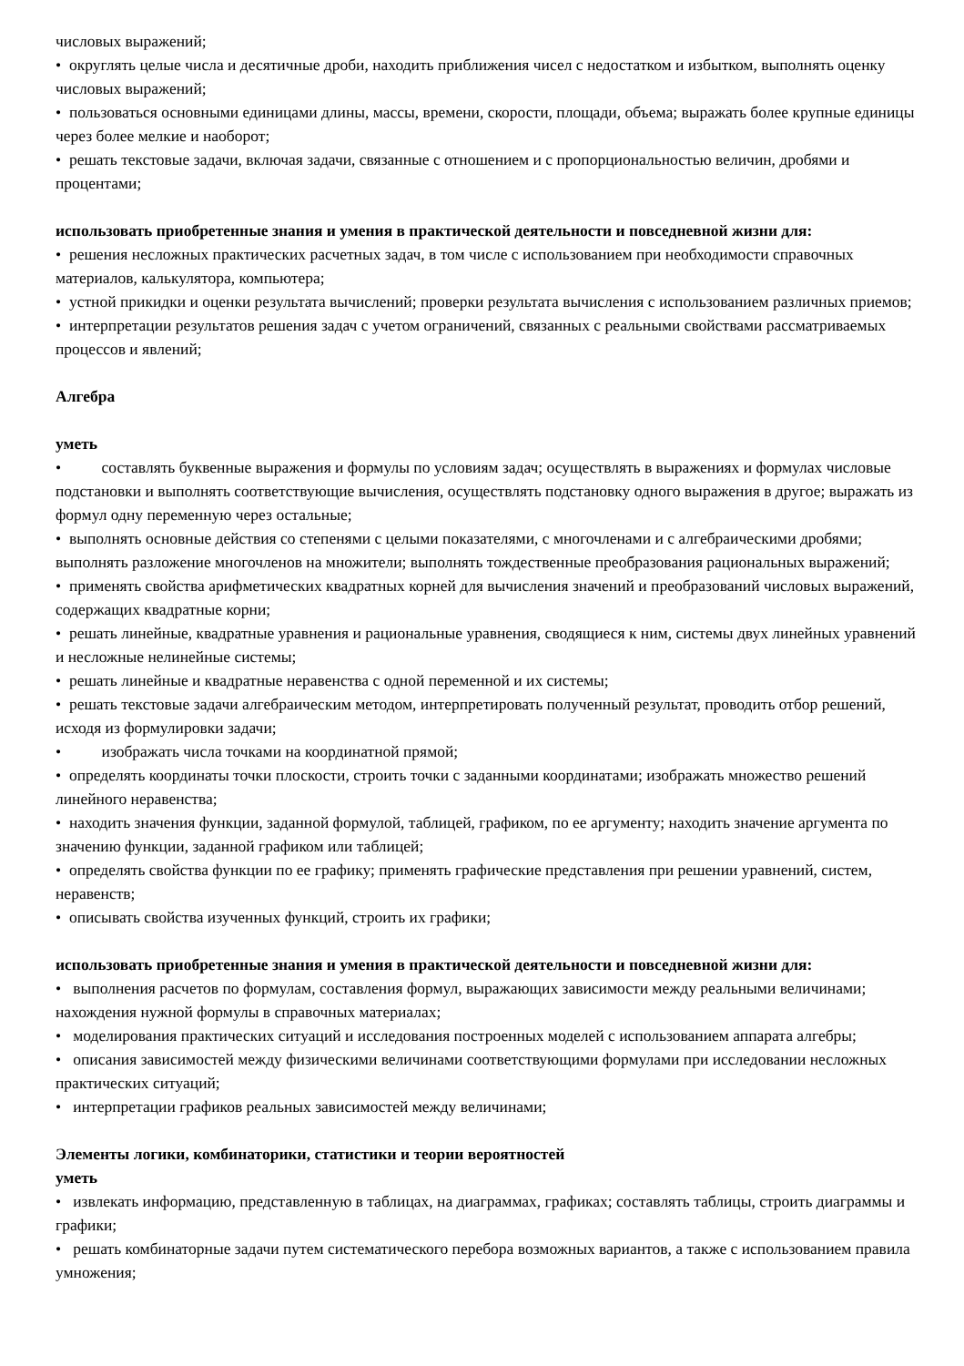числовых выражений;
• округлять целые числа и десятичные дроби, находить приближения чисел с недостатком и избытком, выполнять оценку числовых выражений;
• пользоваться основными единицами длины, массы, времени, скорости, площади, объема; выражать более крупные единицы через более мелкие и наоборот;
• решать текстовые задачи, включая задачи, связанные с отношением и с пропорциональностью величин, дробями и процентами;
использовать приобретенные знания и умения в практической деятельности и повседневной жизни для:
• решения несложных практических расчетных задач, в том числе с использованием при необходимости справочных материалов, калькулятора, компьютера;
• устной прикидки и оценки результата вычислений; проверки результата вычисления с использованием различных приемов;
• интерпретации результатов решения задач с учетом ограничений, связанных с реальными свойствами рассматриваемых процессов и явлений;
Алгебра
уметь
• составлять буквенные выражения и формулы по условиям задач; осуществлять в выражениях и формулах числовые подстановки и выполнять соответствующие вычисления, осуществлять подстановку одного выражения в другое; выражать из формул одну переменную через остальные;
• выполнять основные действия со степенями с целыми показателями, с многочленами и с алгебраическими дробями; выполнять разложение многочленов на множители; выполнять тождественные преобразования рациональных выражений;
• применять свойства арифметических квадратных корней для вычисления значений и преобразований числовых выражений, содержащих квадратные корни;
• решать линейные, квадратные уравнения и рациональные уравнения, сводящиеся к ним, системы двух линейных уравнений и несложные нелинейные системы;
• решать линейные и квадратные неравенства с одной переменной и их системы;
• решать текстовые задачи алгебраическим методом, интерпретировать полученный результат, проводить отбор решений, исходя из формулировки задачи;
• изображать числа точками на координатной прямой;
• определять координаты точки плоскости, строить точки с заданными координатами; изображать множество решений линейного неравенства;
• находить значения функции, заданной формулой, таблицей, графиком, по ее аргументу; находить значение аргумента по значению функции, заданной графиком или таблицей;
• определять свойства функции по ее графику; применять графические представления при решении уравнений, систем, неравенств;
• описывать свойства изученных функций, строить их графики;
использовать приобретенные знания и умения в практической деятельности и повседневной жизни для:
• выполнения расчетов по формулам, составления формул, выражающих зависимости между реальными величинами; нахождения нужной формулы в справочных материалах;
• моделирования практических ситуаций и исследования построенных моделей с использованием аппарата алгебры;
• описания зависимостей между физическими величинами соответствующими формулами при исследовании несложных практических ситуаций;
• интерпретации графиков реальных зависимостей между величинами;
Элементы логики, комбинаторики, статистики и теории вероятностей
уметь
• извлекать информацию, представленную в таблицах, на диаграммах, графиках; составлять таблицы, строить диаграммы и графики;
• решать комбинаторные задачи путем систематического перебора возможных вариантов, а также с использованием правила умножения;